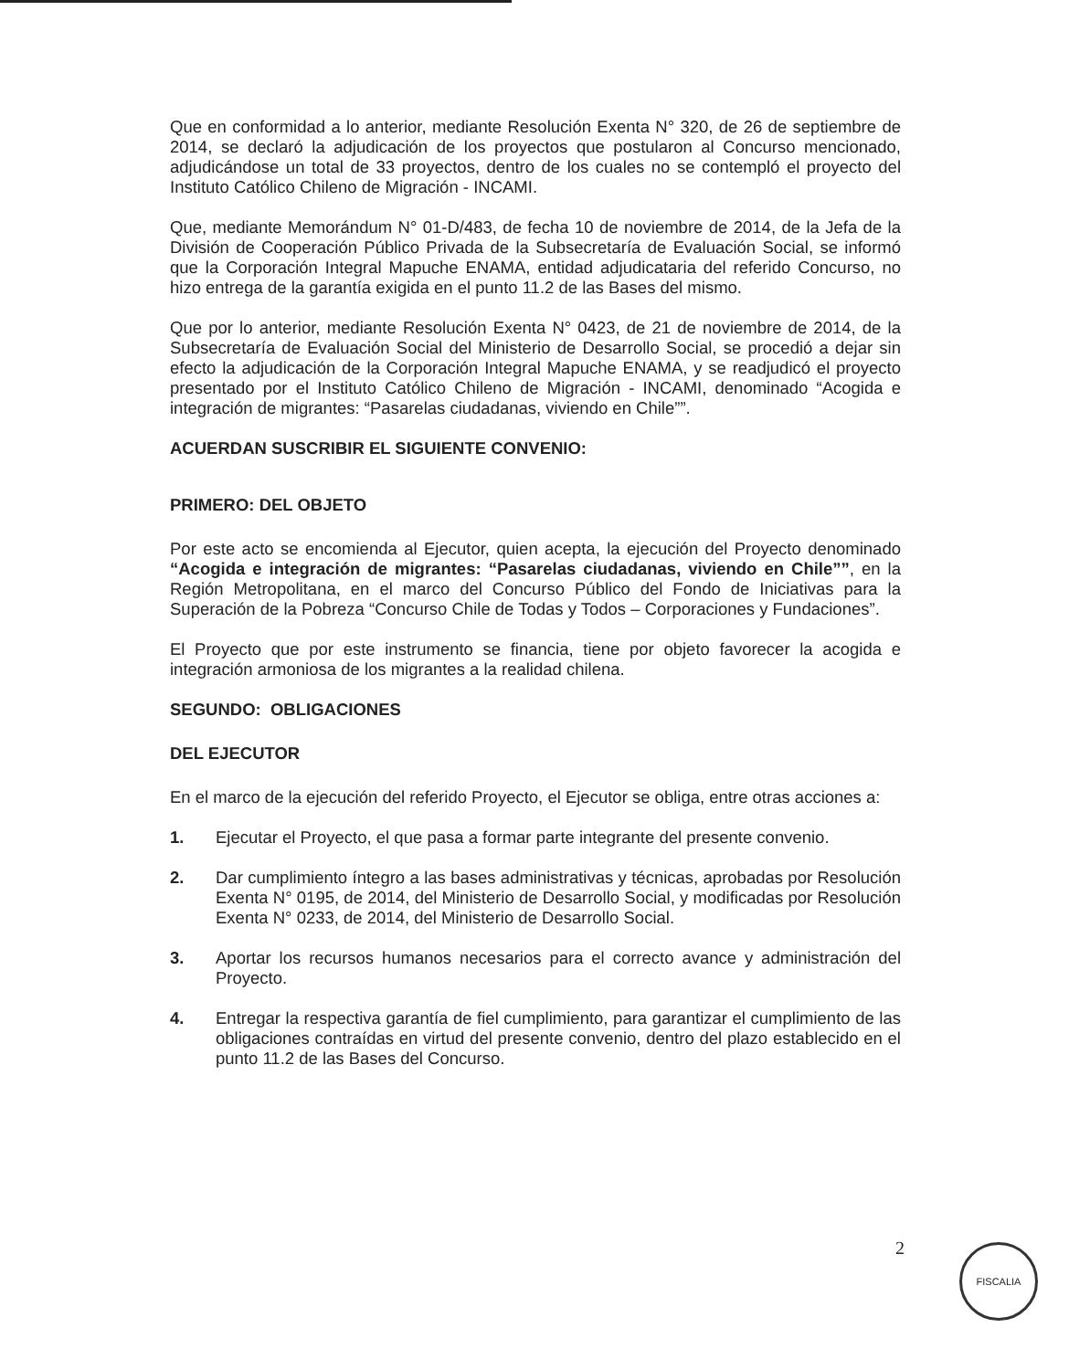Que en conformidad a lo anterior, mediante Resolución Exenta N° 320, de 26 de septiembre de 2014, se declaró la adjudicación de los proyectos que postularon al Concurso mencionado, adjudicándose un total de 33 proyectos, dentro de los cuales no se contempló el proyecto del Instituto Católico Chileno de Migración - INCAMI.
Que, mediante Memorándum N° 01-D/483, de fecha 10 de noviembre de 2014, de la Jefa de la División de Cooperación Público Privada de la Subsecretaría de Evaluación Social, se informó que la Corporación Integral Mapuche ENAMA, entidad adjudicataria del referido Concurso, no hizo entrega de la garantía exigida en el punto 11.2 de las Bases del mismo.
Que por lo anterior, mediante Resolución Exenta N° 0423, de 21 de noviembre de 2014, de la Subsecretaría de Evaluación Social del Ministerio de Desarrollo Social, se procedió a dejar sin efecto la adjudicación de la Corporación Integral Mapuche ENAMA, y se readjudicó el proyecto presentado por el Instituto Católico Chileno de Migración - INCAMI, denominado “Acogida e integración de migrantes: “Pasarelas ciudadanas, viviendo en Chile””.
ACUERDAN SUSCRIBIR EL SIGUIENTE CONVENIO:
PRIMERO: DEL OBJETO
Por este acto se encomienda al Ejecutor, quien acepta, la ejecución del Proyecto denominado “Acogida e integración de migrantes: “Pasarelas ciudadanas, viviendo en Chile””, en la Región Metropolitana, en el marco del Concurso Público del Fondo de Iniciativas para la Superación de la Pobreza “Concurso Chile de Todas y Todos – Corporaciones y Fundaciones”.
El Proyecto que por este instrumento se financia, tiene por objeto favorecer la acogida e integración armoniosa de los migrantes a la realidad chilena.
SEGUNDO: OBLIGACIONES
DEL EJECUTOR
En el marco de la ejecución del referido Proyecto, el Ejecutor se obliga, entre otras acciones a:
1. Ejecutar el Proyecto, el que pasa a formar parte integrante del presente convenio.
2. Dar cumplimiento íntegro a las bases administrativas y técnicas, aprobadas por Resolución Exenta N° 0195, de 2014, del Ministerio de Desarrollo Social, y modificadas por Resolución Exenta N° 0233, de 2014, del Ministerio de Desarrollo Social.
3. Aportar los recursos humanos necesarios para el correcto avance y administración del Proyecto.
4. Entregar la respectiva garantía de fiel cumplimiento, para garantizar el cumplimiento de las obligaciones contraídas en virtud del presente convenio, dentro del plazo establecido en el punto 11.2 de las Bases del Concurso.
2 FISCALIA